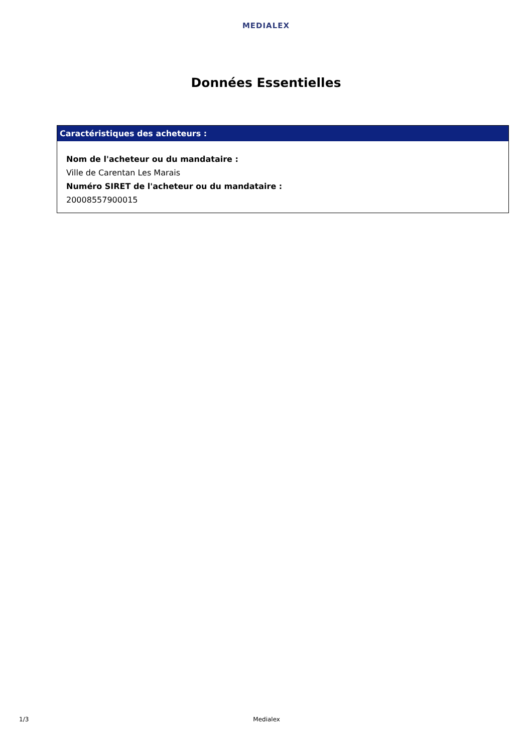MEDIALEX
Données Essentielles
Caractéristiques des acheteurs :
Nom de l'acheteur ou du mandataire :
Ville de Carentan Les Marais
Numéro SIRET de l'acheteur ou du mandataire :
20008557900015
1/3 Medialex